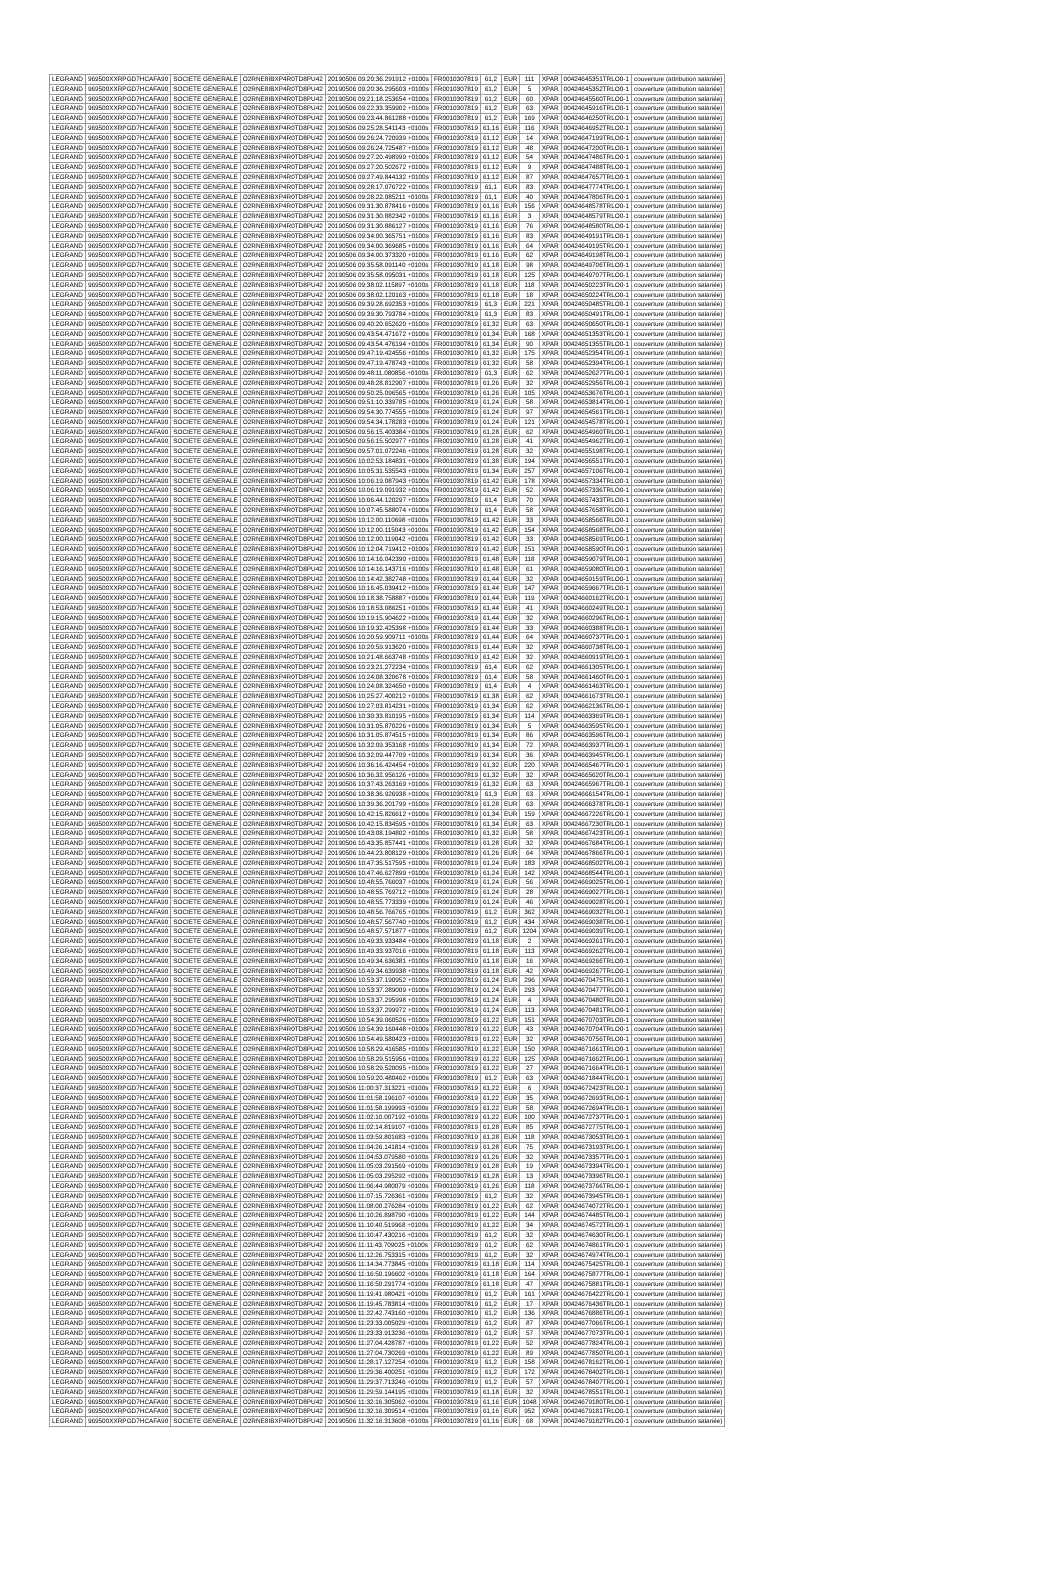| LEGRAND | 969500XXRPGD7HCAFA90 | SOCIETE GENERALE | O2RNE8IBXP4R0TD8PU42 | 20190506 09:20:36.291912 +0100s | FR0010307819 | 61,2 | EUR | 111 | XPAR | 00424645351TRLO0-1 | couverture (attribution salariée) |
| LEGRAND | 969500XXRPGD7HCAFA90 | SOCIETE GENERALE | O2RNE8IBXP4R0TD8PU42 | 20190506 09:20:36.295603 +0100s | FR0010307819 | 61,2 | EUR | 5 | XPAR | 00424645352TRLO0-1 | couverture (attribution salariée) |
| LEGRAND | 969500XXRPGD7HCAFA90 | SOCIETE GENERALE | O2RNE8IBXP4R0TD8PU42 | 20190506 09:21:18.253654 +0100s | FR0010307819 | 61,2 | EUR | 60 | XPAR | 00424645560TRLO0-1 | couverture (attribution salariée) |
| LEGRAND | 969500XXRPGD7HCAFA90 | SOCIETE GENERALE | O2RNE8IBXP4R0TD8PU42 | 20190506 09:22:33.359902 +0100s | FR0010307819 | 61,2 | EUR | 63 | XPAR | 00424645916TRLO0-1 | couverture (attribution salariée) |
| LEGRAND | 969500XXRPGD7HCAFA90 | SOCIETE GENERALE | O2RNE8IBXP4R0TD8PU42 | 20190506 09:23:44.861288 +0100s | FR0010307819 | 61,2 | EUR | 169 | XPAR | 00424646250TRLO0-1 | couverture (attribution salariée) |
| LEGRAND | 969500XXRPGD7HCAFA90 | SOCIETE GENERALE | O2RNE8IBXP4R0TD8PU42 | 20190506 09:25:28.541143 +0100s | FR0010307819 | 61,16 | EUR | 116 | XPAR | 00424646952TRLO0-1 | couverture (attribution salariée) |
| LEGRAND | 969500XXRPGD7HCAFA90 | SOCIETE GENERALE | O2RNE8IBXP4R0TD8PU42 | 20190506 09:26:24.720939 +0100s | FR0010307819 | 61,12 | EUR | 14 | XPAR | 00424647199TRLO0-1 | couverture (attribution salariée) |
| LEGRAND | 969500XXRPGD7HCAFA90 | SOCIETE GENERALE | O2RNE8IBXP4R0TD8PU42 | 20190506 09:26:24.725487 +0100s | FR0010307819 | 61,12 | EUR | 48 | XPAR | 00424647200TRLO0-1 | couverture (attribution salariée) |
| LEGRAND | 969500XXRPGD7HCAFA90 | SOCIETE GENERALE | O2RNE8IBXP4R0TD8PU42 | 20190506 09:27:20.498999 +0100s | FR0010307819 | 61,12 | EUR | 54 | XPAR | 00424647486TRLO0-1 | couverture (attribution salariée) |
| LEGRAND | 969500XXRPGD7HCAFA90 | SOCIETE GENERALE | O2RNE8IBXP4R0TD8PU42 | 20190506 09:27:20.502672 +0100s | FR0010307819 | 61,12 | EUR | 9 | XPAR | 00424647488TRLO0-1 | couverture (attribution salariée) |
| LEGRAND | 969500XXRPGD7HCAFA90 | SOCIETE GENERALE | O2RNE8IBXP4R0TD8PU42 | 20190506 09:27:49.844132 +0100s | FR0010307819 | 61,12 | EUR | 87 | XPAR | 00424647657TRLO0-1 | couverture (attribution salariée) |
| LEGRAND | 969500XXRPGD7HCAFA90 | SOCIETE GENERALE | O2RNE8IBXP4R0TD8PU42 | 20190506 09:28:17.076722 +0100s | FR0010307819 | 61,1 | EUR | 83 | XPAR | 00424647774TRLO0-1 | couverture (attribution salariée) |
| LEGRAND | 969500XXRPGD7HCAFA90 | SOCIETE GENERALE | O2RNE8IBXP4R0TD8PU42 | 20190506 09:28:22.085211 +0100s | FR0010307819 | 61,1 | EUR | 40 | XPAR | 00424647806TRLO0-1 | couverture (attribution salariée) |
| LEGRAND | 969500XXRPGD7HCAFA90 | SOCIETE GENERALE | O2RNE8IBXP4R0TD8PU42 | 20190506 09:31:30.878416 +0100s | FR0010307819 | 61,16 | EUR | 156 | XPAR | 00424648578TRLO0-1 | couverture (attribution salariée) |
| LEGRAND | 969500XXRPGD7HCAFA90 | SOCIETE GENERALE | O2RNE8IBXP4R0TD8PU42 | 20190506 09:31:30.882342 +0100s | FR0010307819 | 61,16 | EUR | 3 | XPAR | 00424648579TRLO0-1 | couverture (attribution salariée) |
| LEGRAND | 969500XXRPGD7HCAFA90 | SOCIETE GENERALE | O2RNE8IBXP4R0TD8PU42 | 20190506 09:31:30.886127 +0100s | FR0010307819 | 61,16 | EUR | 76 | XPAR | 00424648580TRLO0-1 | couverture (attribution salariée) |
| LEGRAND | 969500XXRPGD7HCAFA90 | SOCIETE GENERALE | O2RNE8IBXP4R0TD8PU42 | 20190506 09:34:00.365751 +0100s | FR0010307819 | 61,16 | EUR | 83 | XPAR | 00424649191TRLO0-1 | couverture (attribution salariée) |
| LEGRAND | 969500XXRPGD7HCAFA90 | SOCIETE GENERALE | O2RNE8IBXP4R0TD8PU42 | 20190506 09:34:00.369685 +0100s | FR0010307819 | 61,16 | EUR | 64 | XPAR | 00424649195TRLO0-1 | couverture (attribution salariée) |
| LEGRAND | 969500XXRPGD7HCAFA90 | SOCIETE GENERALE | O2RNE8IBXP4R0TD8PU42 | 20190506 09:34:00.373320 +0100s | FR0010307819 | 61,16 | EUR | 62 | XPAR | 00424649198TRLO0-1 | couverture (attribution salariée) |
| LEGRAND | 969500XXRPGD7HCAFA90 | SOCIETE GENERALE | O2RNE8IBXP4R0TD8PU42 | 20190506 09:35:58.091140 +0100s | FR0010307819 | 61,18 | EUR | 98 | XPAR | 00424649706TRLO0-1 | couverture (attribution salariée) |
| LEGRAND | 969500XXRPGD7HCAFA90 | SOCIETE GENERALE | O2RNE8IBXP4R0TD8PU42 | 20190506 09:35:58.095031 +0100s | FR0010307819 | 61,18 | EUR | 125 | XPAR | 00424649707TRLO0-1 | couverture (attribution salariée) |
| LEGRAND | 969500XXRPGD7HCAFA90 | SOCIETE GENERALE | O2RNE8IBXP4R0TD8PU42 | 20190506 09:38:02.115897 +0100s | FR0010307819 | 61,18 | EUR | 118 | XPAR | 00424650223TRLO0-1 | couverture (attribution salariée) |
| LEGRAND | 969500XXRPGD7HCAFA90 | SOCIETE GENERALE | O2RNE8IBXP4R0TD8PU42 | 20190506 09:38:02.120163 +0100s | FR0010307819 | 61,18 | EUR | 18 | XPAR | 00424650224TRLO0-1 | couverture (attribution salariée) |
| LEGRAND | 969500XXRPGD7HCAFA90 | SOCIETE GENERALE | O2RNE8IBXP4R0TD8PU42 | 20190506 09:39:28.692353 +0100s | FR0010307819 | 61,3 | EUR | 221 | XPAR | 00424650485TRLO0-1 | couverture (attribution salariée) |
| LEGRAND | 969500XXRPGD7HCAFA90 | SOCIETE GENERALE | O2RNE8IBXP4R0TD8PU42 | 20190506 09:39:30.793784 +0100s | FR0010307819 | 61,3 | EUR | 83 | XPAR | 00424650491TRLO0-1 | couverture (attribution salariée) |
| LEGRAND | 969500XXRPGD7HCAFA90 | SOCIETE GENERALE | O2RNE8IBXP4R0TD8PU42 | 20190506 09:40:20.652620 +0100s | FR0010307819 | 61,32 | EUR | 63 | XPAR | 00424650650TRLO0-1 | couverture (attribution salariée) |
| LEGRAND | 969500XXRPGD7HCAFA90 | SOCIETE GENERALE | O2RNE8IBXP4R0TD8PU42 | 20190506 09:43:54.471672 +0100s | FR0010307819 | 61,34 | EUR | 168 | XPAR | 00424651353TRLO0-1 | couverture (attribution salariée) |
| LEGRAND | 969500XXRPGD7HCAFA90 | SOCIETE GENERALE | O2RNE8IBXP4R0TD8PU42 | 20190506 09:43:54.476194 +0100s | FR0010307819 | 61,34 | EUR | 90 | XPAR | 00424651355TRLO0-1 | couverture (attribution salariée) |
| LEGRAND | 969500XXRPGD7HCAFA90 | SOCIETE GENERALE | O2RNE8IBXP4R0TD8PU42 | 20190506 09:47:19.424556 +0100s | FR0010307819 | 61,32 | EUR | 175 | XPAR | 00424652354TRLO0-1 | couverture (attribution salariée) |
| LEGRAND | 969500XXRPGD7HCAFA90 | SOCIETE GENERALE | O2RNE8IBXP4R0TD8PU42 | 20190506 09:47:19.478743 +0100s | FR0010307819 | 61,32 | EUR | 58 | XPAR | 00424652394TRLO0-1 | couverture (attribution salariée) |
| LEGRAND | 969500XXRPGD7HCAFA90 | SOCIETE GENERALE | O2RNE8IBXP4R0TD8PU42 | 20190506 09:48:11.080856 +0100s | FR0010307819 | 61,3 | EUR | 62 | XPAR | 00424652627TRLO0-1 | couverture (attribution salariée) |
| LEGRAND | 969500XXRPGD7HCAFA90 | SOCIETE GENERALE | O2RNE8IBXP4R0TD8PU42 | 20190506 09:48:28.812907 +0100s | FR0010307819 | 61,26 | EUR | 32 | XPAR | 00424652956TRLO0-1 | couverture (attribution salariée) |
| LEGRAND | 969500XXRPGD7HCAFA90 | SOCIETE GENERALE | O2RNE8IBXP4R0TD8PU42 | 20190506 09:50:25.096565 +0100s | FR0010307819 | 61,26 | EUR | 105 | XPAR | 00424653676TRLO0-1 | couverture (attribution salariée) |
| LEGRAND | 969500XXRPGD7HCAFA90 | SOCIETE GENERALE | O2RNE8IBXP4R0TD8PU42 | 20190506 09:51:10.339785 +0100s | FR0010307819 | 61,24 | EUR | 58 | XPAR | 00424653814TRLO0-1 | couverture (attribution salariée) |
| LEGRAND | 969500XXRPGD7HCAFA90 | SOCIETE GENERALE | O2RNE8IBXP4R0TD8PU42 | 20190506 09:54:30.774555 +0100s | FR0010307819 | 61,24 | EUR | 97 | XPAR | 00424654561TRLO0-1 | couverture (attribution salariée) |
| LEGRAND | 969500XXRPGD7HCAFA90 | SOCIETE GENERALE | O2RNE8IBXP4R0TD8PU42 | 20190506 09:54:34.178283 +0100s | FR0010307819 | 61,24 | EUR | 121 | XPAR | 00424654578TRLO0-1 | couverture (attribution salariée) |
| LEGRAND | 969500XXRPGD7HCAFA90 | SOCIETE GENERALE | O2RNE8IBXP4R0TD8PU42 | 20190506 09:56:15.403384 +0100s | FR0010307819 | 61,28 | EUR | 62 | XPAR | 00424654960TRLO0-1 | couverture (attribution salariée) |
| LEGRAND | 969500XXRPGD7HCAFA90 | SOCIETE GENERALE | O2RNE8IBXP4R0TD8PU42 | 20190506 09:56:15.502977 +0100s | FR0010307819 | 61,28 | EUR | 41 | XPAR | 00424654962TRLO0-1 | couverture (attribution salariée) |
| LEGRAND | 969500XXRPGD7HCAFA90 | SOCIETE GENERALE | O2RNE8IBXP4R0TD8PU42 | 20190506 09:57:01.072246 +0100s | FR0010307819 | 61,28 | EUR | 32 | XPAR | 00424655198TRLO0-1 | couverture (attribution salariée) |
| LEGRAND | 969500XXRPGD7HCAFA90 | SOCIETE GENERALE | O2RNE8IBXP4R0TD8PU42 | 20190506 10:02:53.184831 +0100s | FR0010307819 | 61,38 | EUR | 194 | XPAR | 00424656551TRLO0-1 | couverture (attribution salariée) |
| LEGRAND | 969500XXRPGD7HCAFA90 | SOCIETE GENERALE | O2RNE8IBXP4R0TD8PU42 | 20190506 10:05:31.535543 +0100s | FR0010307819 | 61,34 | EUR | 257 | XPAR | 00424657106TRLO0-1 | couverture (attribution salariée) |
| LEGRAND | 969500XXRPGD7HCAFA90 | SOCIETE GENERALE | O2RNE8IBXP4R0TD8PU42 | 20190506 10:06:19.087943 +0100s | FR0010307819 | 61,42 | EUR | 178 | XPAR | 00424657334TRLO0-1 | couverture (attribution salariée) |
| LEGRAND | 969500XXRPGD7HCAFA90 | SOCIETE GENERALE | O2RNE8IBXP4R0TD8PU42 | 20190506 10:06:19.091932 +0100s | FR0010307819 | 61,42 | EUR | 52 | XPAR | 00424657336TRLO0-1 | couverture (attribution salariée) |
| LEGRAND | 969500XXRPGD7HCAFA90 | SOCIETE GENERALE | O2RNE8IBXP4R0TD8PU42 | 20190506 10:06:44.120297 +0100s | FR0010307819 | 61,4 | EUR | 70 | XPAR | 00424657433TRLO0-1 | couverture (attribution salariée) |
| LEGRAND | 969500XXRPGD7HCAFA90 | SOCIETE GENERALE | O2RNE8IBXP4R0TD8PU42 | 20190506 10:07:45.588074 +0100s | FR0010307819 | 61,4 | EUR | 58 | XPAR | 00424657658TRLO0-1 | couverture (attribution salariée) |
| LEGRAND | 969500XXRPGD7HCAFA90 | SOCIETE GENERALE | O2RNE8IBXP4R0TD8PU42 | 20190506 10:12:00.110698 +0100s | FR0010307819 | 61,42 | EUR | 33 | XPAR | 00424658566TRLO0-1 | couverture (attribution salariée) |
| LEGRAND | 969500XXRPGD7HCAFA90 | SOCIETE GENERALE | O2RNE8IBXP4R0TD8PU42 | 20190506 10:12:00.115043 +0100s | FR0010307819 | 61,42 | EUR | 154 | XPAR | 00424658568TRLO0-1 | couverture (attribution salariée) |
| LEGRAND | 969500XXRPGD7HCAFA90 | SOCIETE GENERALE | O2RNE8IBXP4R0TD8PU42 | 20190506 10:12:00.119042 +0100s | FR0010307819 | 61,42 | EUR | 33 | XPAR | 00424658569TRLO0-1 | couverture (attribution salariée) |
| LEGRAND | 969500XXRPGD7HCAFA90 | SOCIETE GENERALE | O2RNE8IBXP4R0TD8PU42 | 20190506 10:12:04.719412 +0100s | FR0010307819 | 61,42 | EUR | 151 | XPAR | 00424658590TRLO0-1 | couverture (attribution salariée) |
| LEGRAND | 969500XXRPGD7HCAFA90 | SOCIETE GENERALE | O2RNE8IBXP4R0TD8PU42 | 20190506 10:14:16.042390 +0100s | FR0010307819 | 61,48 | EUR | 118 | XPAR | 00424659079TRLO0-1 | couverture (attribution salariée) |
| LEGRAND | 969500XXRPGD7HCAFA90 | SOCIETE GENERALE | O2RNE8IBXP4R0TD8PU42 | 20190506 10:14:16.143716 +0100s | FR0010307819 | 61,48 | EUR | 61 | XPAR | 00424659080TRLO0-1 | couverture (attribution salariée) |
| LEGRAND | 969500XXRPGD7HCAFA90 | SOCIETE GENERALE | O2RNE8IBXP4R0TD8PU42 | 20190506 10:14:42.382748 +0100s | FR0010307819 | 61,44 | EUR | 32 | XPAR | 00424659159TRLO0-1 | couverture (attribution salariée) |
| LEGRAND | 969500XXRPGD7HCAFA90 | SOCIETE GENERALE | O2RNE8IBXP4R0TD8PU42 | 20190506 10:16:45.039412 +0100s | FR0010307819 | 61,44 | EUR | 147 | XPAR | 00424659667TRLO0-1 | couverture (attribution salariée) |
| LEGRAND | 969500XXRPGD7HCAFA90 | SOCIETE GENERALE | O2RNE8IBXP4R0TD8PU42 | 20190506 10:18:38.758887 +0100s | FR0010307819 | 61,44 | EUR | 119 | XPAR | 00424660162TRLO0-1 | couverture (attribution salariée) |
| LEGRAND | 969500XXRPGD7HCAFA90 | SOCIETE GENERALE | O2RNE8IBXP4R0TD8PU42 | 20190506 10:18:53.086251 +0100s | FR0010307819 | 61,44 | EUR | 41 | XPAR | 00424660249TRLO0-1 | couverture (attribution salariée) |
| LEGRAND | 969500XXRPGD7HCAFA90 | SOCIETE GENERALE | O2RNE8IBXP4R0TD8PU42 | 20190506 10:19:15.904622 +0100s | FR0010307819 | 61,44 | EUR | 32 | XPAR | 00424660296TRLO0-1 | couverture (attribution salariée) |
| LEGRAND | 969500XXRPGD7HCAFA90 | SOCIETE GENERALE | O2RNE8IBXP4R0TD8PU42 | 20190506 10:19:32.425398 +0100s | FR0010307819 | 61,44 | EUR | 33 | XPAR | 00424660388TRLO0-1 | couverture (attribution salariée) |
| LEGRAND | 969500XXRPGD7HCAFA90 | SOCIETE GENERALE | O2RNE8IBXP4R0TD8PU42 | 20190506 10:20:59.909711 +0100s | FR0010307819 | 61,44 | EUR | 64 | XPAR | 00424660737TRLO0-1 | couverture (attribution salariée) |
| LEGRAND | 969500XXRPGD7HCAFA90 | SOCIETE GENERALE | O2RNE8IBXP4R0TD8PU42 | 20190506 10:20:59.913620 +0100s | FR0010307819 | 61,44 | EUR | 32 | XPAR | 00424660738TRLO0-1 | couverture (attribution salariée) |
| LEGRAND | 969500XXRPGD7HCAFA90 | SOCIETE GENERALE | O2RNE8IBXP4R0TD8PU42 | 20190506 10:21:48.663748 +0100s | FR0010307819 | 61,42 | EUR | 32 | XPAR | 00424660919TRLO0-1 | couverture (attribution salariée) |
| LEGRAND | 969500XXRPGD7HCAFA90 | SOCIETE GENERALE | O2RNE8IBXP4R0TD8PU42 | 20190506 10:23:21.272234 +0100s | FR0010307819 | 61,4 | EUR | 62 | XPAR | 00424661305TRLO0-1 | couverture (attribution salariée) |
| LEGRAND | 969500XXRPGD7HCAFA90 | SOCIETE GENERALE | O2RNE8IBXP4R0TD8PU42 | 20190506 10:24:08.320678 +0100s | FR0010307819 | 61,4 | EUR | 58 | XPAR | 00424661460TRLO0-1 | couverture (attribution salariée) |
| LEGRAND | 969500XXRPGD7HCAFA90 | SOCIETE GENERALE | O2RNE8IBXP4R0TD8PU42 | 20190506 10:24:08.324650 +0100s | FR0010307819 | 61,4 | EUR | 4 | XPAR | 00424661463TRLO0-1 | couverture (attribution salariée) |
| LEGRAND | 969500XXRPGD7HCAFA90 | SOCIETE GENERALE | O2RNE8IBXP4R0TD8PU42 | 20190506 10:25:27.400212 +0100s | FR0010307819 | 61,38 | EUR | 62 | XPAR | 00424661673TRLO0-1 | couverture (attribution salariée) |
| LEGRAND | 969500XXRPGD7HCAFA90 | SOCIETE GENERALE | O2RNE8IBXP4R0TD8PU42 | 20190506 10:27:03.814231 +0100s | FR0010307819 | 61,34 | EUR | 62 | XPAR | 00424662136TRLO0-1 | couverture (attribution salariée) |
| LEGRAND | 969500XXRPGD7HCAFA90 | SOCIETE GENERALE | O2RNE8IBXP4R0TD8PU42 | 20190506 10:30:33.810195 +0100s | FR0010307819 | 61,34 | EUR | 114 | XPAR | 00424663369TRLO0-1 | couverture (attribution salariée) |
| LEGRAND | 969500XXRPGD7HCAFA90 | SOCIETE GENERALE | O2RNE8IBXP4R0TD8PU42 | 20190506 10:31:05.870226 +0100s | FR0010307819 | 61,34 | EUR | 5 | XPAR | 00424663595TRLO0-1 | couverture (attribution salariée) |
| LEGRAND | 969500XXRPGD7HCAFA90 | SOCIETE GENERALE | O2RNE8IBXP4R0TD8PU42 | 20190506 10:31:05.874515 +0100s | FR0010307819 | 61,34 | EUR | 86 | XPAR | 00424663596TRLO0-1 | couverture (attribution salariée) |
| LEGRAND | 969500XXRPGD7HCAFA90 | SOCIETE GENERALE | O2RNE8IBXP4R0TD8PU42 | 20190506 10:32:09.353168 +0100s | FR0010307819 | 61,34 | EUR | 72 | XPAR | 00424663937TRLO0-1 | couverture (attribution salariée) |
| LEGRAND | 969500XXRPGD7HCAFA90 | SOCIETE GENERALE | O2RNE8IBXP4R0TD8PU42 | 20190506 10:32:09.447709 +0100s | FR0010307819 | 61,34 | EUR | 36 | XPAR | 00424663945TRLO0-1 | couverture (attribution salariée) |
| LEGRAND | 969500XXRPGD7HCAFA90 | SOCIETE GENERALE | O2RNE8IBXP4R0TD8PU42 | 20190506 10:36:16.424454 +0100s | FR0010307819 | 61,32 | EUR | 220 | XPAR | 00424665467TRLO0-1 | couverture (attribution salariée) |
| LEGRAND | 969500XXRPGD7HCAFA90 | SOCIETE GENERALE | O2RNE8IBXP4R0TD8PU42 | 20190506 10:36:32.956126 +0100s | FR0010307819 | 61,32 | EUR | 32 | XPAR | 00424665620TRLO0-1 | couverture (attribution salariée) |
| LEGRAND | 969500XXRPGD7HCAFA90 | SOCIETE GENERALE | O2RNE8IBXP4R0TD8PU42 | 20190506 10:37:43.263169 +0100s | FR0010307819 | 61,32 | EUR | 63 | XPAR | 00424665967TRLO0-1 | couverture (attribution salariée) |
| LEGRAND | 969500XXRPGD7HCAFA90 | SOCIETE GENERALE | O2RNE8IBXP4R0TD8PU42 | 20190506 10:38:36.926938 +0100s | FR0010307819 | 61,3 | EUR | 63 | XPAR | 00424666154TRLO0-1 | couverture (attribution salariée) |
| LEGRAND | 969500XXRPGD7HCAFA90 | SOCIETE GENERALE | O2RNE8IBXP4R0TD8PU42 | 20190506 10:39:36.201799 +0100s | FR0010307819 | 61,28 | EUR | 63 | XPAR | 00424666378TRLO0-1 | couverture (attribution salariée) |
| LEGRAND | 969500XXRPGD7HCAFA90 | SOCIETE GENERALE | O2RNE8IBXP4R0TD8PU42 | 20190506 10:42:15.826612 +0100s | FR0010307819 | 61,34 | EUR | 159 | XPAR | 00424667226TRLO0-1 | couverture (attribution salariée) |
| LEGRAND | 969500XXRPGD7HCAFA90 | SOCIETE GENERALE | O2RNE8IBXP4R0TD8PU42 | 20190506 10:42:15.834595 +0100s | FR0010307819 | 61,34 | EUR | 63 | XPAR | 00424667230TRLO0-1 | couverture (attribution salariée) |
| LEGRAND | 969500XXRPGD7HCAFA90 | SOCIETE GENERALE | O2RNE8IBXP4R0TD8PU42 | 20190506 10:43:08.194802 +0100s | FR0010307819 | 61,32 | EUR | 58 | XPAR | 00424667423TRLO0-1 | couverture (attribution salariée) |
| LEGRAND | 969500XXRPGD7HCAFA90 | SOCIETE GENERALE | O2RNE8IBXP4R0TD8PU42 | 20190506 10:43:35.857441 +0100s | FR0010307819 | 61,28 | EUR | 32 | XPAR | 00424667684TRLO0-1 | couverture (attribution salariée) |
| LEGRAND | 969500XXRPGD7HCAFA90 | SOCIETE GENERALE | O2RNE8IBXP4R0TD8PU42 | 20190506 10:44:23.808129 +0100s | FR0010307819 | 61,26 | EUR | 64 | XPAR | 00424667866TRLO0-1 | couverture (attribution salariée) |
| LEGRAND | 969500XXRPGD7HCAFA90 | SOCIETE GENERALE | O2RNE8IBXP4R0TD8PU42 | 20190506 10:47:35.517595 +0100s | FR0010307819 | 61,24 | EUR | 183 | XPAR | 00424668502TRLO0-1 | couverture (attribution salariée) |
| LEGRAND | 969500XXRPGD7HCAFA90 | SOCIETE GENERALE | O2RNE8IBXP4R0TD8PU42 | 20190506 10:47:46.627899 +0100s | FR0010307819 | 61,24 | EUR | 142 | XPAR | 00424668544TRLO0-1 | couverture (attribution salariée) |
| LEGRAND | 969500XXRPGD7HCAFA90 | SOCIETE GENERALE | O2RNE8IBXP4R0TD8PU42 | 20190506 10:48:55.766037 +0100s | FR0010307819 | 61,24 | EUR | 56 | XPAR | 00424669025TRLO0-1 | couverture (attribution salariée) |
| LEGRAND | 969500XXRPGD7HCAFA90 | SOCIETE GENERALE | O2RNE8IBXP4R0TD8PU42 | 20190506 10:48:55.769712 +0100s | FR0010307819 | 61,24 | EUR | 28 | XPAR | 00424669027TRLO0-1 | couverture (attribution salariée) |
| LEGRAND | 969500XXRPGD7HCAFA90 | SOCIETE GENERALE | O2RNE8IBXP4R0TD8PU42 | 20190506 10:48:55.773339 +0100s | FR0010307819 | 61,24 | EUR | 46 | XPAR | 00424669028TRLO0-1 | couverture (attribution salariée) |
| LEGRAND | 969500XXRPGD7HCAFA90 | SOCIETE GENERALE | O2RNE8IBXP4R0TD8PU42 | 20190506 10:48:56.766765 +0100s | FR0010307819 | 61,2 | EUR | 362 | XPAR | 00424669032TRLO0-1 | couverture (attribution salariée) |
| LEGRAND | 969500XXRPGD7HCAFA90 | SOCIETE GENERALE | O2RNE8IBXP4R0TD8PU42 | 20190506 10:48:57.567740 +0100s | FR0010307819 | 61,2 | EUR | 434 | XPAR | 00424669038TRLO0-1 | couverture (attribution salariée) |
| LEGRAND | 969500XXRPGD7HCAFA90 | SOCIETE GENERALE | O2RNE8IBXP4R0TD8PU42 | 20190506 10:48:57.571877 +0100s | FR0010307819 | 61,2 | EUR | 1204 | XPAR | 00424669039TRLO0-1 | couverture (attribution salariée) |
| LEGRAND | 969500XXRPGD7HCAFA90 | SOCIETE GENERALE | O2RNE8IBXP4R0TD8PU42 | 20190506 10:49:33.933484 +0100s | FR0010307819 | 61,18 | EUR | 2 | XPAR | 00424669261TRLO0-1 | couverture (attribution salariée) |
| LEGRAND | 969500XXRPGD7HCAFA90 | SOCIETE GENERALE | O2RNE8IBXP4R0TD8PU42 | 20190506 10:49:33.937016 +0100s | FR0010307819 | 61,18 | EUR | 113 | XPAR | 00424669262TRLO0-1 | couverture (attribution salariée) |
| LEGRAND | 969500XXRPGD7HCAFA90 | SOCIETE GENERALE | O2RNE8IBXP4R0TD8PU42 | 20190506 10:49:34.636381 +0100s | FR0010307819 | 61,18 | EUR | 16 | XPAR | 00424669266TRLO0-1 | couverture (attribution salariée) |
| LEGRAND | 969500XXRPGD7HCAFA90 | SOCIETE GENERALE | O2RNE8IBXP4R0TD8PU42 | 20190506 10:49:34.639938 +0100s | FR0010307819 | 61,18 | EUR | 42 | XPAR | 00424669267TRLO0-1 | couverture (attribution salariée) |
| LEGRAND | 969500XXRPGD7HCAFA90 | SOCIETE GENERALE | O2RNE8IBXP4R0TD8PU42 | 20190506 10:53:37.190952 +0100s | FR0010307819 | 61,24 | EUR | 296 | XPAR | 00424670475TRLO0-1 | couverture (attribution salariée) |
| LEGRAND | 969500XXRPGD7HCAFA90 | SOCIETE GENERALE | O2RNE8IBXP4R0TD8PU42 | 20190506 10:53:37.289009 +0100s | FR0010307819 | 61,24 | EUR | 293 | XPAR | 00424670477TRLO0-1 | couverture (attribution salariée) |
| LEGRAND | 969500XXRPGD7HCAFA90 | SOCIETE GENERALE | O2RNE8IBXP4R0TD8PU42 | 20190506 10:53:37.295998 +0100s | FR0010307819 | 61,24 | EUR | 4 | XPAR | 00424670480TRLO0-1 | couverture (attribution salariée) |
| LEGRAND | 969500XXRPGD7HCAFA90 | SOCIETE GENERALE | O2RNE8IBXP4R0TD8PU42 | 20190506 10:53:37.299972 +0100s | FR0010307819 | 61,24 | EUR | 113 | XPAR | 00424670481TRLO0-1 | couverture (attribution salariée) |
| LEGRAND | 969500XXRPGD7HCAFA90 | SOCIETE GENERALE | O2RNE8IBXP4R0TD8PU42 | 20190506 10:54:39.060526 +0100s | FR0010307819 | 61,22 | EUR | 151 | XPAR | 00424670703TRLO0-1 | couverture (attribution salariée) |
| LEGRAND | 969500XXRPGD7HCAFA90 | SOCIETE GENERALE | O2RNE8IBXP4R0TD8PU42 | 20190506 10:54:39.160448 +0100s | FR0010307819 | 61,22 | EUR | 43 | XPAR | 00424670704TRLO0-1 | couverture (attribution salariée) |
| LEGRAND | 969500XXRPGD7HCAFA90 | SOCIETE GENERALE | O2RNE8IBXP4R0TD8PU42 | 20190506 10:54:49.580423 +0100s | FR0010307819 | 61,22 | EUR | 32 | XPAR | 00424670756TRLO0-1 | couverture (attribution salariée) |
| LEGRAND | 969500XXRPGD7HCAFA90 | SOCIETE GENERALE | O2RNE8IBXP4R0TD8PU42 | 20190506 10:58:29.416585 +0100s | FR0010307819 | 61,22 | EUR | 150 | XPAR | 00424671661TRLO0-1 | couverture (attribution salariée) |
| LEGRAND | 969500XXRPGD7HCAFA90 | SOCIETE GENERALE | O2RNE8IBXP4R0TD8PU42 | 20190506 10:58:29.515956 +0100s | FR0010307819 | 61,22 | EUR | 125 | XPAR | 00424671662TRLO0-1 | couverture (attribution salariée) |
| LEGRAND | 969500XXRPGD7HCAFA90 | SOCIETE GENERALE | O2RNE8IBXP4R0TD8PU42 | 20190506 10:58:29.520095 +0100s | FR0010307819 | 61,22 | EUR | 27 | XPAR | 00424671664TRLO0-1 | couverture (attribution salariée) |
| LEGRAND | 969500XXRPGD7HCAFA90 | SOCIETE GENERALE | O2RNE8IBXP4R0TD8PU42 | 20190506 10:59:20.480462 +0100s | FR0010307819 | 61,2 | EUR | 63 | XPAR | 00424671844TRLO0-1 | couverture (attribution salariée) |
| LEGRAND | 969500XXRPGD7HCAFA90 | SOCIETE GENERALE | O2RNE8IBXP4R0TD8PU42 | 20190506 11:00:37.313221 +0100s | FR0010307819 | 61,22 | EUR | 6 | XPAR | 00424672423TRLO0-1 | couverture (attribution salariée) |
| LEGRAND | 969500XXRPGD7HCAFA90 | SOCIETE GENERALE | O2RNE8IBXP4R0TD8PU42 | 20190506 11:01:58.196107 +0100s | FR0010307819 | 61,22 | EUR | 35 | XPAR | 00424672693TRLO0-1 | couverture (attribution salariée) |
| LEGRAND | 969500XXRPGD7HCAFA90 | SOCIETE GENERALE | O2RNE8IBXP4R0TD8PU42 | 20190506 11:01:58.199993 +0100s | FR0010307819 | 61,22 | EUR | 58 | XPAR | 00424672694TRLO0-1 | couverture (attribution salariée) |
| LEGRAND | 969500XXRPGD7HCAFA90 | SOCIETE GENERALE | O2RNE8IBXP4R0TD8PU42 | 20190506 11:02:10.007192 +0100s | FR0010307819 | 61,22 | EUR | 100 | XPAR | 00424672737TRLO0-1 | couverture (attribution salariée) |
| LEGRAND | 969500XXRPGD7HCAFA90 | SOCIETE GENERALE | O2RNE8IBXP4R0TD8PU42 | 20190506 11:02:14.819107 +0100s | FR0010307819 | 61,28 | EUR | 85 | XPAR | 00424672775TRLO0-1 | couverture (attribution salariée) |
| LEGRAND | 969500XXRPGD7HCAFA90 | SOCIETE GENERALE | O2RNE8IBXP4R0TD8PU42 | 20190506 11:03:59.801683 +0100s | FR0010307819 | 61,28 | EUR | 118 | XPAR | 00424673053TRLO0-1 | couverture (attribution salariée) |
| LEGRAND | 969500XXRPGD7HCAFA90 | SOCIETE GENERALE | O2RNE8IBXP4R0TD8PU42 | 20190506 11:04:26.141814 +0100s | FR0010307819 | 61,28 | EUR | 75 | XPAR | 00424673193TRLO0-1 | couverture (attribution salariée) |
| LEGRAND | 969500XXRPGD7HCAFA90 | SOCIETE GENERALE | O2RNE8IBXP4R0TD8PU42 | 20190506 11:04:53.079580 +0100s | FR0010307819 | 61,26 | EUR | 32 | XPAR | 00424673357TRLO0-1 | couverture (attribution salariée) |
| LEGRAND | 969500XXRPGD7HCAFA90 | SOCIETE GENERALE | O2RNE8IBXP4R0TD8PU42 | 20190506 11:05:03.291569 +0100s | FR0010307819 | 61,28 | EUR | 19 | XPAR | 00424673394TRLO0-1 | couverture (attribution salariée) |
| LEGRAND | 969500XXRPGD7HCAFA90 | SOCIETE GENERALE | O2RNE8IBXP4R0TD8PU42 | 20190506 11:05:03.295292 +0100s | FR0010307819 | 61,28 | EUR | 13 | XPAR | 00424673396TRLO0-1 | couverture (attribution salariée) |
| LEGRAND | 969500XXRPGD7HCAFA90 | SOCIETE GENERALE | O2RNE8IBXP4R0TD8PU42 | 20190506 11:06:44.980079 +0100s | FR0010307819 | 61,26 | EUR | 118 | XPAR | 00424673766TRLO0-1 | couverture (attribution salariée) |
| LEGRAND | 969500XXRPGD7HCAFA90 | SOCIETE GENERALE | O2RNE8IBXP4R0TD8PU42 | 20190506 11:07:15.726361 +0100s | FR0010307819 | 61,2 | EUR | 32 | XPAR | 00424673945TRLO0-1 | couverture (attribution salariée) |
| LEGRAND | 969500XXRPGD7HCAFA90 | SOCIETE GENERALE | O2RNE8IBXP4R0TD8PU42 | 20190506 11:08:00.276284 +0100s | FR0010307819 | 61,22 | EUR | 62 | XPAR | 00424674072TRLO0-1 | couverture (attribution salariée) |
| LEGRAND | 969500XXRPGD7HCAFA90 | SOCIETE GENERALE | O2RNE8IBXP4R0TD8PU42 | 20190506 11:10:26.898790 +0100s | FR0010307819 | 61,22 | EUR | 144 | XPAR | 00424674485TRLO0-1 | couverture (attribution salariée) |
| LEGRAND | 969500XXRPGD7HCAFA90 | SOCIETE GENERALE | O2RNE8IBXP4R0TD8PU42 | 20190506 11:10:40.519968 +0100s | FR0010307819 | 61,22 | EUR | 34 | XPAR | 00424674572TRLO0-1 | couverture (attribution salariée) |
| LEGRAND | 969500XXRPGD7HCAFA90 | SOCIETE GENERALE | O2RNE8IBXP4R0TD8PU42 | 20190506 11:10:47.430216 +0100s | FR0010307819 | 61,2 | EUR | 32 | XPAR | 00424674630TRLO0-1 | couverture (attribution salariée) |
| LEGRAND | 969500XXRPGD7HCAFA90 | SOCIETE GENERALE | O2RNE8IBXP4R0TD8PU42 | 20190506 11:11:43.709025 +0100s | FR0010307819 | 61,2 | EUR | 62 | XPAR | 00424674861TRLO0-1 | couverture (attribution salariée) |
| LEGRAND | 969500XXRPGD7HCAFA90 | SOCIETE GENERALE | O2RNE8IBXP4R0TD8PU42 | 20190506 11:12:26.753315 +0100s | FR0010307819 | 61,2 | EUR | 32 | XPAR | 00424674974TRLO0-1 | couverture (attribution salariée) |
| LEGRAND | 969500XXRPGD7HCAFA90 | SOCIETE GENERALE | O2RNE8IBXP4R0TD8PU42 | 20190506 11:14:34.773845 +0100s | FR0010307819 | 61,18 | EUR | 114 | XPAR | 00424675425TRLO0-1 | couverture (attribution salariée) |
| LEGRAND | 969500XXRPGD7HCAFA90 | SOCIETE GENERALE | O2RNE8IBXP4R0TD8PU42 | 20190506 11:16:50.196602 +0100s | FR0010307819 | 61,18 | EUR | 164 | XPAR | 00424675877TRLO0-1 | couverture (attribution salariée) |
| LEGRAND | 969500XXRPGD7HCAFA90 | SOCIETE GENERALE | O2RNE8IBXP4R0TD8PU42 | 20190506 11:16:50.291774 +0100s | FR0010307819 | 61,18 | EUR | 47 | XPAR | 00424675881TRLO0-1 | couverture (attribution salariée) |
| LEGRAND | 969500XXRPGD7HCAFA90 | SOCIETE GENERALE | O2RNE8IBXP4R0TD8PU42 | 20190506 11:19:41.980421 +0100s | FR0010307819 | 61,2 | EUR | 161 | XPAR | 00424676422TRLO0-1 | couverture (attribution salariée) |
| LEGRAND | 969500XXRPGD7HCAFA90 | SOCIETE GENERALE | O2RNE8IBXP4R0TD8PU42 | 20190506 11:19:45.783814 +0100s | FR0010307819 | 61,2 | EUR | 17 | XPAR | 00424676436TRLO0-1 | couverture (attribution salariée) |
| LEGRAND | 969500XXRPGD7HCAFA90 | SOCIETE GENERALE | O2RNE8IBXP4R0TD8PU42 | 20190506 11:22:42.743160 +0100s | FR0010307819 | 61,2 | EUR | 136 | XPAR | 00424676886TRLO0-1 | couverture (attribution salariée) |
| LEGRAND | 969500XXRPGD7HCAFA90 | SOCIETE GENERALE | O2RNE8IBXP4R0TD8PU42 | 20190506 11:23:33.005029 +0100s | FR0010307819 | 61,2 | EUR | 87 | XPAR | 00424677066TRLO0-1 | couverture (attribution salariée) |
| LEGRAND | 969500XXRPGD7HCAFA90 | SOCIETE GENERALE | O2RNE8IBXP4R0TD8PU42 | 20190506 11:23:33.913236 +0100s | FR0010307819 | 61,2 | EUR | 57 | XPAR | 00424677073TRLO0-1 | couverture (attribution salariée) |
| LEGRAND | 969500XXRPGD7HCAFA90 | SOCIETE GENERALE | O2RNE8IBXP4R0TD8PU42 | 20190506 11:27:04.428787 +0100s | FR0010307819 | 61,22 | EUR | 52 | XPAR | 00424677824TRLO0-1 | couverture (attribution salariée) |
| LEGRAND | 969500XXRPGD7HCAFA90 | SOCIETE GENERALE | O2RNE8IBXP4R0TD8PU42 | 20190506 11:27:04.730269 +0100s | FR0010307819 | 61,22 | EUR | 89 | XPAR | 00424677850TRLO0-1 | couverture (attribution salariée) |
| LEGRAND | 969500XXRPGD7HCAFA90 | SOCIETE GENERALE | O2RNE8IBXP4R0TD8PU42 | 20190506 11:28:17.127254 +0100s | FR0010307819 | 61,2 | EUR | 158 | XPAR | 00424678162TRLO0-1 | couverture (attribution salariée) |
| LEGRAND | 969500XXRPGD7HCAFA90 | SOCIETE GENERALE | O2RNE8IBXP4R0TD8PU42 | 20190506 11:29:36.400251 +0100s | FR0010307819 | 61,2 | EUR | 172 | XPAR | 00424678402TRLO0-1 | couverture (attribution salariée) |
| LEGRAND | 969500XXRPGD7HCAFA90 | SOCIETE GENERALE | O2RNE8IBXP4R0TD8PU42 | 20190506 11:29:37.713246 +0100s | FR0010307819 | 61,2 | EUR | 57 | XPAR | 00424678407TRLO0-1 | couverture (attribution salariée) |
| LEGRAND | 969500XXRPGD7HCAFA90 | SOCIETE GENERALE | O2RNE8IBXP4R0TD8PU42 | 20190506 11:29:59.144195 +0100s | FR0010307819 | 61,18 | EUR | 32 | XPAR | 00424678551TRLO0-1 | couverture (attribution salariée) |
| LEGRAND | 969500XXRPGD7HCAFA90 | SOCIETE GENERALE | O2RNE8IBXP4R0TD8PU42 | 20190506 11:32:16.305062 +0100s | FR0010307819 | 61,16 | EUR | 1048 | XPAR | 00424679180TRLO0-1 | couverture (attribution salariée) |
| LEGRAND | 969500XXRPGD7HCAFA90 | SOCIETE GENERALE | O2RNE8IBXP4R0TD8PU42 | 20190506 11:32:16.309514 +0100s | FR0010307819 | 61,16 | EUR | 952 | XPAR | 00424679181TRLO0-1 | couverture (attribution salariée) |
| LEGRAND | 969500XXRPGD7HCAFA90 | SOCIETE GENERALE | O2RNE8IBXP4R0TD8PU42 | 20190506 11:32:16.313608 +0100s | FR0010307819 | 61,16 | EUR | 68 | XPAR | 00424679182TRLO0-1 | couverture (attribution salariée) |